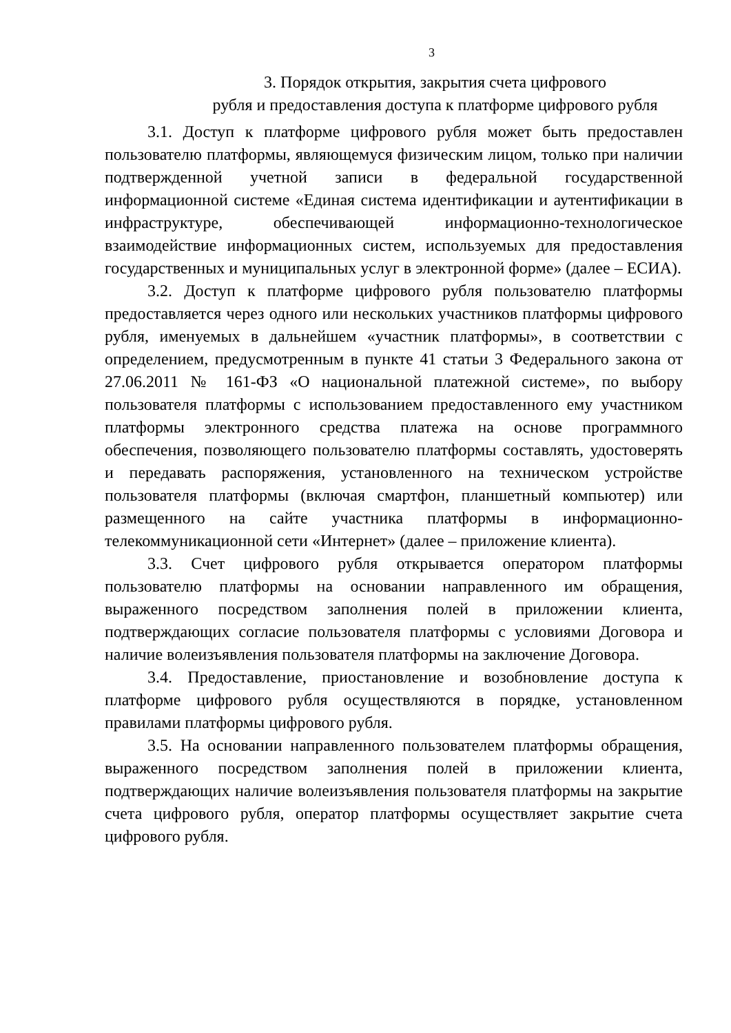3
3. Порядок открытия, закрытия счета цифрового
рубля и предоставления доступа к платформе цифрового рубля
3.1. Доступ к платформе цифрового рубля может быть предоставлен пользователю платформы, являющемуся физическим лицом, только при наличии подтвержденной учетной записи в федеральной государственной информационной системе «Единая система идентификации и аутентификации в инфраструктуре, обеспечивающей информационно-технологическое взаимодействие информационных систем, используемых для предоставления государственных и муниципальных услуг в электронной форме» (далее – ЕСИА).
3.2. Доступ к платформе цифрового рубля пользователю платформы предоставляется через одного или нескольких участников платформы цифрового рубля, именуемых в дальнейшем «участник платформы», в соответствии с определением, предусмотренным в пункте 41 статьи 3 Федерального закона от 27.06.2011 № 161-ФЗ «О национальной платежной системе», по выбору пользователя платформы с использованием предоставленного ему участником платформы электронного средства платежа на основе программного обеспечения, позволяющего пользователю платформы составлять, удостоверять и передавать распоряжения, установленного на техническом устройстве пользователя платформы (включая смартфон, планшетный компьютер) или размещенного на сайте участника платформы в информационно-телекоммуникационной сети «Интернет» (далее – приложение клиента).
3.3. Счет цифрового рубля открывается оператором платформы пользователю платформы на основании направленного им обращения, выраженного посредством заполнения полей в приложении клиента, подтверждающих согласие пользователя платформы с условиями Договора и наличие волеизъявления пользователя платформы на заключение Договора.
3.4. Предоставление, приостановление и возобновление доступа к платформе цифрового рубля осуществляются в порядке, установленном правилами платформы цифрового рубля.
3.5. На основании направленного пользователем платформы обращения, выраженного посредством заполнения полей в приложении клиента, подтверждающих наличие волеизъявления пользователя платформы на закрытие счета цифрового рубля, оператор платформы осуществляет закрытие счета цифрового рубля.